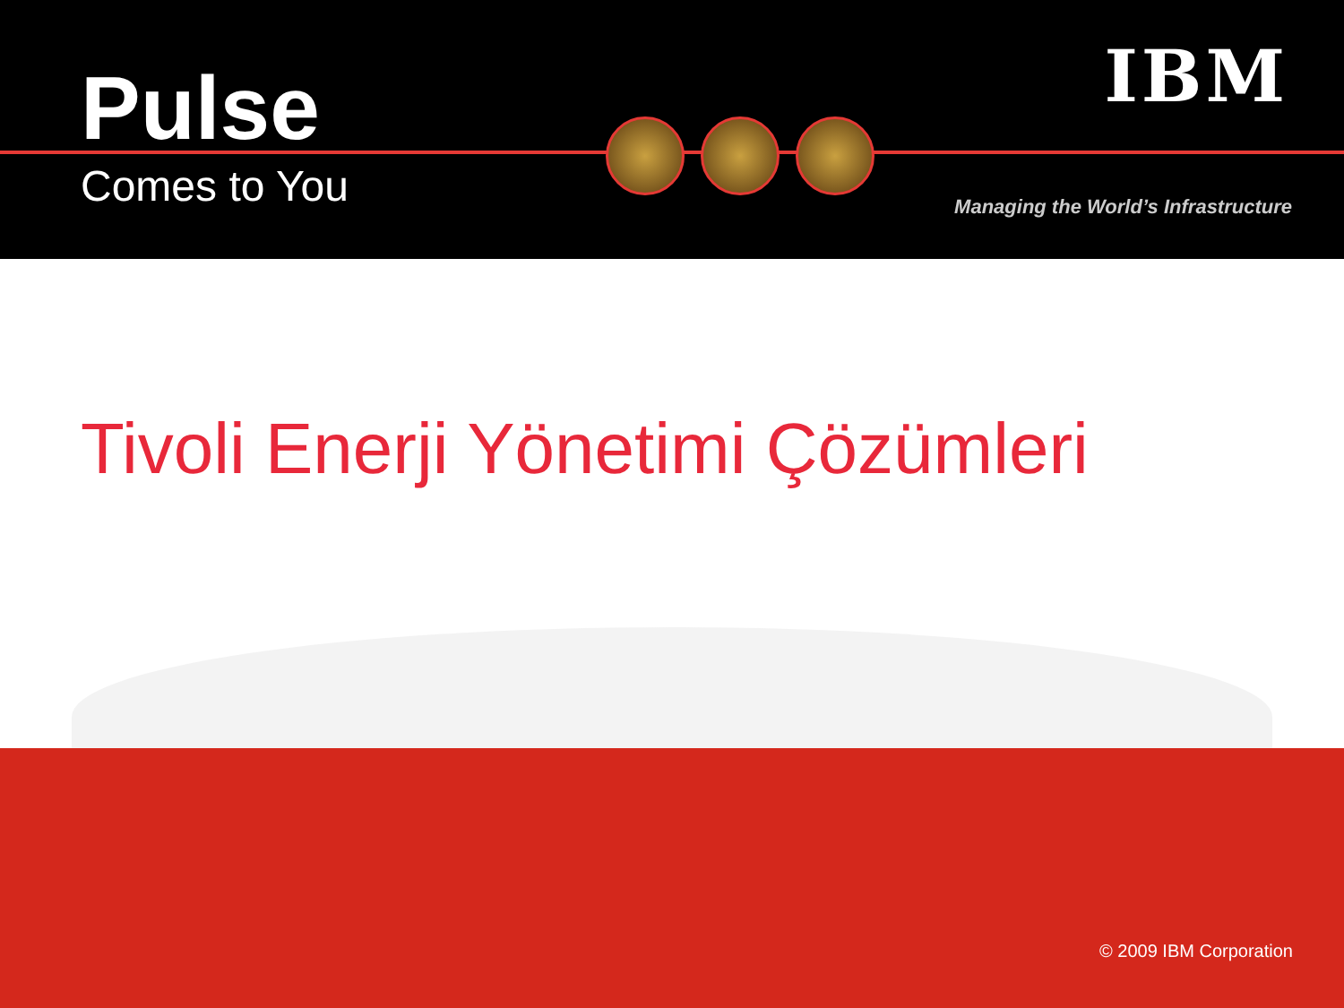Pulse
Comes to You
IBM
Managing the World’s Infrastructure
Tivoli Enerji Yönetimi Çözümleri
© 2009 IBM Corporation